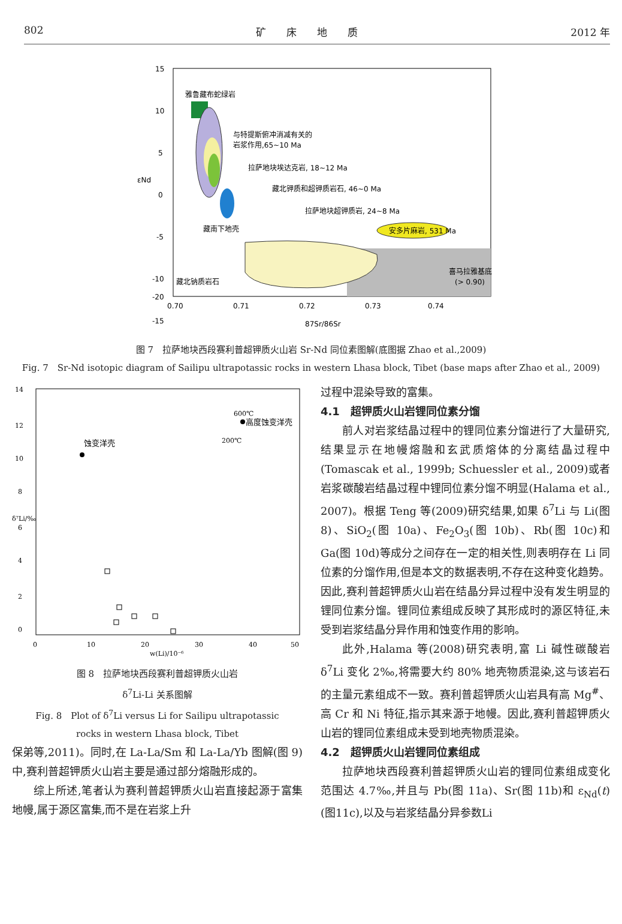802 矿　　床　　地　　质 2012 年
雅鲁藏布蛇绿岩
与特提斯俯冲消减有关的
岩浆作用,65~10 Ma
拉萨地块埃达克岩, 18~12 Ma
藏北钾质和超钾质岩石, 46~0 Ma
拉萨地块超钾质岩, 24~8 Ma
安多片麻岩, 531 Ma
藏南下地壳
藏北钠质岩石
喜马拉雅基底
(> 0.90)
15
10
5
0
-5
-10
-15
-20
0.70
0.71
0.72
0.73
0.74
87Sr/86Sr
εNd
图 7　拉萨地块西段赛利普超钾质火山岩 Sr-Nd 同位素图解(底图据 Zhao et al.,2009)
Fig. 7　Sr-Nd isotopic diagram of Sailipu ultrapotassic rocks in western Lhasa block, Tibet (base maps after Zhao et al., 2009)
14
12
10
8
6
4
2
0
0
10
20
30
40
50
w(Li)/10⁻⁶
δ⁷Li/‰
蚀变洋壳
高度蚀变洋壳
600℃
200℃
图 8　拉萨地块西段赛利普超钾质火山岩
δ<sup>7</sup>Li-Li 关系图解
Fig. 8　Plot of δ<sup>7</sup>Li versus Li for Sailipu ultrapotassic
rocks in western Lhasa block, Tibet
保弟等,2011)。同时,在 La-La/Sm 和 La-La/Yb 图解(图 9)中,赛利普超钾质火山岩主要是通过部分熔融形成的。
综上所述,笔者认为赛利普超钾质火山岩直接起源于富集地幔,属于源区富集,而不是在岩浆上升
过程中混染导致的富集。
4.1　超钾质火山岩锂同位素分馏
前人对岩浆结晶过程中的锂同位素分馏进行了大量研究,结果显示在地幔熔融和玄武质熔体的分离结晶过程中(Tomascak et al., 1999b; Schuessler et al., 2009)或者岩浆碳酸岩结晶过程中锂同位素分馏不明显(Halama et al., 2007)。根据 Teng 等(2009)研究结果,如果 δ<sup>7</sup>Li 与 Li(图 8)、SiO<sub>2</sub>(图 10a)、Fe<sub>2</sub>O<sub>3</sub>(图 10b)、Rb(图 10c)和 Ga(图 10d)等成分之间存在一定的相关性,则表明存在 Li 同位素的分馏作用,但是本文的数据表明,不存在这种变化趋势。因此,赛利普超钾质火山岩在结晶分异过程中没有发生明显的锂同位素分馏。锂同位素组成反映了其形成时的源区特征,未受到岩浆结晶分异作用和蚀变作用的影响。
此外,Halama 等(2008)研究表明,富 Li 碱性碳酸岩 δ<sup>7</sup>Li 变化 2‰,将需要大约 80% 地壳物质混染,这与该岩石的主量元素组成不一致。赛利普超钾质火山岩具有高 Mg<sup>#</sup>、高 Cr 和 Ni 特征,指示其来源于地幔。因此,赛利普超钾质火山岩的锂同位素组成未受到地壳物质混染。
4.2　超钾质火山岩锂同位素组成
拉萨地块西段赛利普超钾质火山岩的锂同位素组成变化范围达 4.7‰,并且与 Pb(图 11a)、Sr(图 11b)和 ε<sub>Nd</sub>(t)(图11c),以及与岩浆结晶分异参数Li